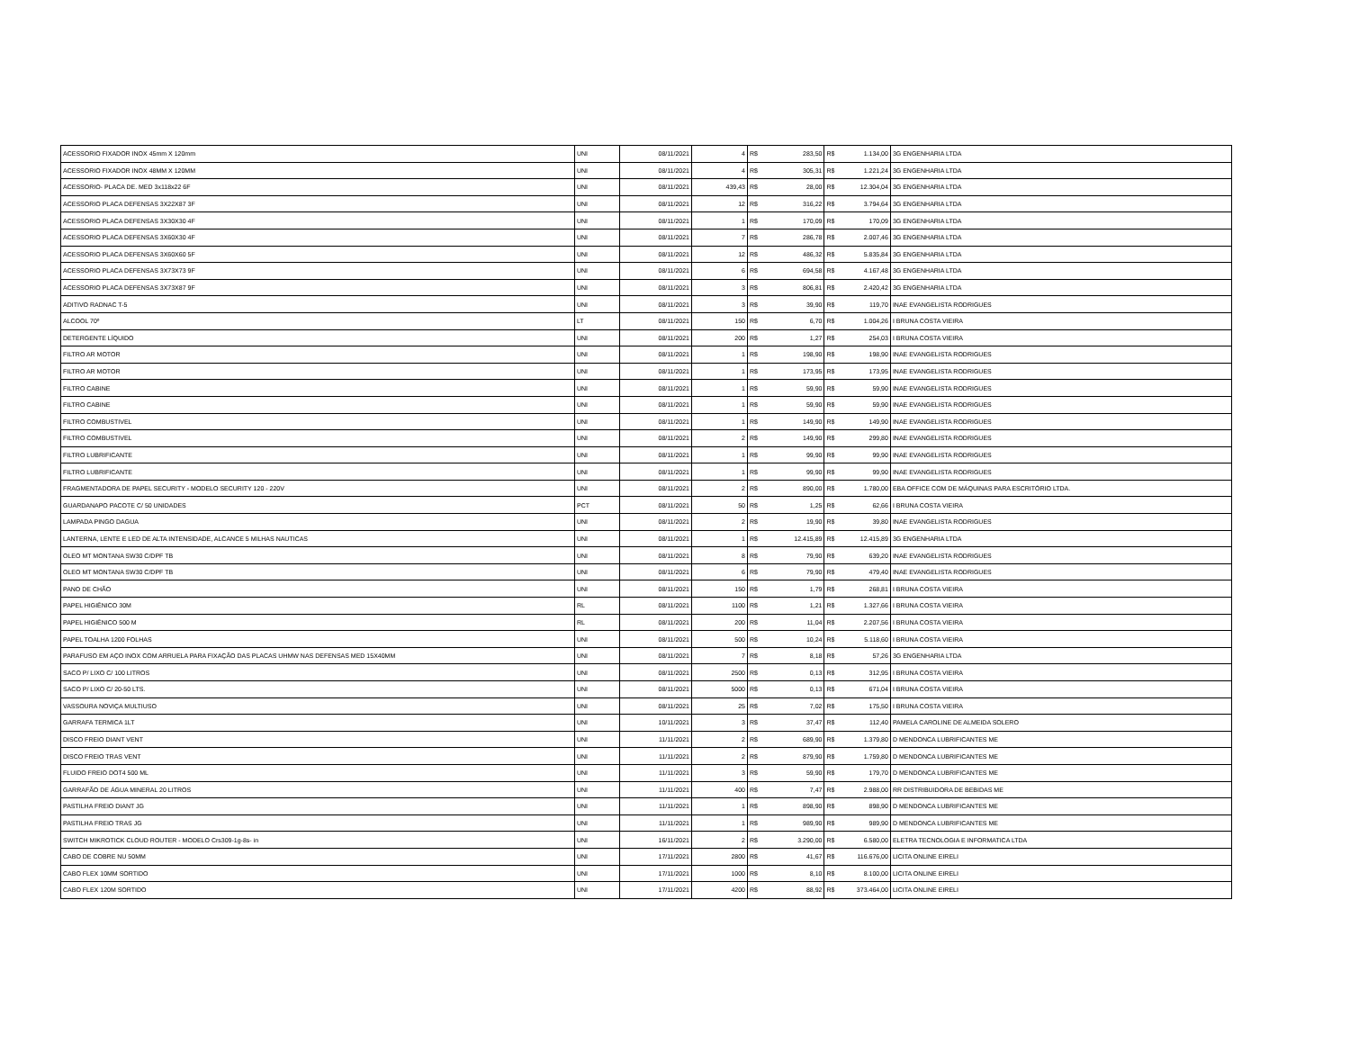| ACESSORIO FIXADOR INOX 45mm X 120mm | UNI | 08/11/2021 | 4 | R$ | 283,50 | R$ | 1.134,00 | 3G ENGENHARIA LTDA |
| ACESSORIO FIXADOR INOX 48MM X 120MM | UNI | 08/11/2021 | 4 | R$ | 305,31 | R$ | 1.221,24 | 3G ENGENHARIA LTDA |
| ACESSORIO- PLACA DE. MED 3x118x22 6F | UNI | 08/11/2021 | 439,43 | R$ | 28,00 | R$ | 12.304,04 | 3G ENGENHARIA LTDA |
| ACESSORIO PLACA DEFENSAS 3X22X87 3F | UNI | 08/11/2021 | 12 | R$ | 316,22 | R$ | 3.794,64 | 3G ENGENHARIA LTDA |
| ACESSORIO PLACA DEFENSAS 3X30X30 4F | UNI | 08/11/2021 | 1 | R$ | 170,09 | R$ | 170,09 | 3G ENGENHARIA LTDA |
| ACESSORIO PLACA DEFENSAS 3X60X30 4F | UNI | 08/11/2021 | 7 | R$ | 286,78 | R$ | 2.007,46 | 3G ENGENHARIA LTDA |
| ACESSORIO PLACA DEFENSAS 3X60X60 5F | UNI | 08/11/2021 | 12 | R$ | 486,32 | R$ | 5.835,84 | 3G ENGENHARIA LTDA |
| ACESSORIO PLACA DEFENSAS 3X73X73 9F | UNI | 08/11/2021 | 6 | R$ | 694,58 | R$ | 4.167,48 | 3G ENGENHARIA LTDA |
| ACESSORIO PLACA DEFENSAS 3X73X87 9F | UNI | 08/11/2021 | 3 | R$ | 806,81 | R$ | 2.420,42 | 3G ENGENHARIA LTDA |
| ADITIVO RADNAC T-5 | UNI | 08/11/2021 | 3 | R$ | 39,90 | R$ | 119,70 | INAE EVANGELISTA RODRIGUES |
| ALCOOL 70º | LT | 08/11/2021 | 150 | R$ | 6,70 | R$ | 1.004,26 | I BRUNA COSTA VIEIRA |
| DETERGENTE LÍQUIDO | UNI | 08/11/2021 | 200 | R$ | 1,27 | R$ | 254,03 | I BRUNA COSTA VIEIRA |
| FILTRO AR MOTOR | UNI | 08/11/2021 | 1 | R$ | 198,90 | R$ | 198,90 | INAE EVANGELISTA RODRIGUES |
| FILTRO AR MOTOR | UNI | 08/11/2021 | 1 | R$ | 173,95 | R$ | 173,95 | INAE EVANGELISTA RODRIGUES |
| FILTRO CABINE | UNI | 08/11/2021 | 1 | R$ | 59,90 | R$ | 59,90 | INAE EVANGELISTA RODRIGUES |
| FILTRO CABINE | UNI | 08/11/2021 | 1 | R$ | 59,90 | R$ | 59,90 | INAE EVANGELISTA RODRIGUES |
| FILTRO COMBUSTIVEL | UNI | 08/11/2021 | 1 | R$ | 149,90 | R$ | 149,90 | INAE EVANGELISTA RODRIGUES |
| FILTRO COMBUSTIVEL | UNI | 08/11/2021 | 2 | R$ | 149,90 | R$ | 299,80 | INAE EVANGELISTA RODRIGUES |
| FILTRO LUBRIFICANTE | UNI | 08/11/2021 | 1 | R$ | 99,90 | R$ | 99,90 | INAE EVANGELISTA RODRIGUES |
| FILTRO LUBRIFICANTE | UNI | 08/11/2021 | 1 | R$ | 99,90 | R$ | 99,90 | INAE EVANGELISTA RODRIGUES |
| FRAGMENTADORA DE PAPEL SECURITY - MODELO SECURITY 120 - 220V | UNI | 08/11/2021 | 2 | R$ | 890,00 | R$ | 1.780,00 | EBA OFFICE COM DE MÁQUINAS PARA ESCRITÓRIO LTDA. |
| GUARDANAPO PACOTE C/ 50 UNIDADES | PCT | 08/11/2021 | 50 | R$ | 1,25 | R$ | 62,66 | I BRUNA COSTA VIEIRA |
| LAMPADA PINGO DAGUA | UNI | 08/11/2021 | 2 | R$ | 19,90 | R$ | 39,80 | INAE EVANGELISTA RODRIGUES |
| LANTERNA, LENTE E LED DE ALTA INTENSIDADE, ALCANCE 5 MILHAS NAUTICAS | UNI | 08/11/2021 | 1 | R$ | 12.415,89 | R$ | 12.415,89 | 3G ENGENHARIA LTDA |
| OLEO MT MONTANA SW30 C/DPF TB | UNI | 08/11/2021 | 8 | R$ | 79,90 | R$ | 639,20 | INAE EVANGELISTA RODRIGUES |
| OLEO MT MONTANA SW30 C/DPF TB | UNI | 08/11/2021 | 6 | R$ | 79,90 | R$ | 479,40 | INAE EVANGELISTA RODRIGUES |
| PANO DE CHÃO | UNI | 08/11/2021 | 150 | R$ | 1,79 | R$ | 268,81 | I BRUNA COSTA VIEIRA |
| PAPEL HIGIÊNICO 30M | RL | 08/11/2021 | 1100 | R$ | 1,21 | R$ | 1.327,66 | I BRUNA COSTA VIEIRA |
| PAPEL HIGIÊNICO 500 M | RL | 08/11/2021 | 200 | R$ | 11,04 | R$ | 2.207,56 | I BRUNA COSTA VIEIRA |
| PAPEL TOALHA 1200 FOLHAS | UNI | 08/11/2021 | 500 | R$ | 10,24 | R$ | 5.118,60 | I BRUNA COSTA VIEIRA |
| PARAFUSO EM AÇO INOX COM ARRUELA PARA FIXAÇÃO DAS PLACAS UHMW NAS DEFENSAS MED 15X40MM | UNI | 08/11/2021 | 7 | R$ | 8,18 | R$ | 57,26 | 3G ENGENHARIA LTDA |
| SACO P/ LIXO C/ 100 LITROS | UNI | 08/11/2021 | 2500 | R$ | 0,13 | R$ | 312,95 | I BRUNA COSTA VIEIRA |
| SACO P/ LIXO C/ 20-50 LTS. | UNI | 08/11/2021 | 5000 | R$ | 0,13 | R$ | 671,04 | I BRUNA COSTA VIEIRA |
| VASSOURA NOVIÇA MULTIUSO | UNI | 08/11/2021 | 25 | R$ | 7,02 | R$ | 175,50 | I BRUNA COSTA VIEIRA |
| GARRAFA TERMICA 1LT | UNI | 10/11/2021 | 3 | R$ | 37,47 | R$ | 112,40 | PAMELA CAROLINE DE ALMEIDA SOLERO |
| DISCO FREIO DIANT VENT | UNI | 11/11/2021 | 2 | R$ | 689,90 | R$ | 1.379,80 | D MENDONCA LUBRIFICANTES ME |
| DISCO FREIO TRAS VENT | UNI | 11/11/2021 | 2 | R$ | 879,90 | R$ | 1.759,80 | D MENDONCA LUBRIFICANTES ME |
| FLUIDO FREIO DOT4 500 ML | UNI | 11/11/2021 | 3 | R$ | 59,90 | R$ | 179,70 | D MENDONCA LUBRIFICANTES ME |
| GARRAFÃO DE ÁGUA MINERAL 20 LITROS | UNI | 11/11/2021 | 400 | R$ | 7,47 | R$ | 2.988,00 | RR DISTRIBUIDORA DE BEBIDAS ME |
| PASTILHA FREIO DIANT JG | UNI | 11/11/2021 | 1 | R$ | 898,90 | R$ | 898,90 | D MENDONCA LUBRIFICANTES ME |
| PASTILHA FREIO TRAS JG | UNI | 11/11/2021 | 1 | R$ | 989,90 | R$ | 989,90 | D MENDONCA LUBRIFICANTES ME |
| SWITCH MIKROTICK CLOUD ROUTER - MODELO Crs309-1g-8s- in | UNI | 16/11/2021 | 2 | R$ | 3.290,00 | R$ | 6.580,00 | ELETRA TECNOLOGIA E INFORMATICA LTDA |
| CABO DE COBRE NU 50MM | UNI | 17/11/2021 | 2800 | R$ | 41,67 | R$ | 116.676,00 | LICITA ONLINE EIRELI |
| CABO FLEX 10MM SORTIDO | UNI | 17/11/2021 | 1000 | R$ | 8,10 | R$ | 8.100,00 | LICITA ONLINE EIRELI |
| CABO FLEX 120M SORTIDO | UNI | 17/11/2021 | 4200 | R$ | 88,92 | R$ | 373.464,00 | LICITA ONLINE EIRELI |